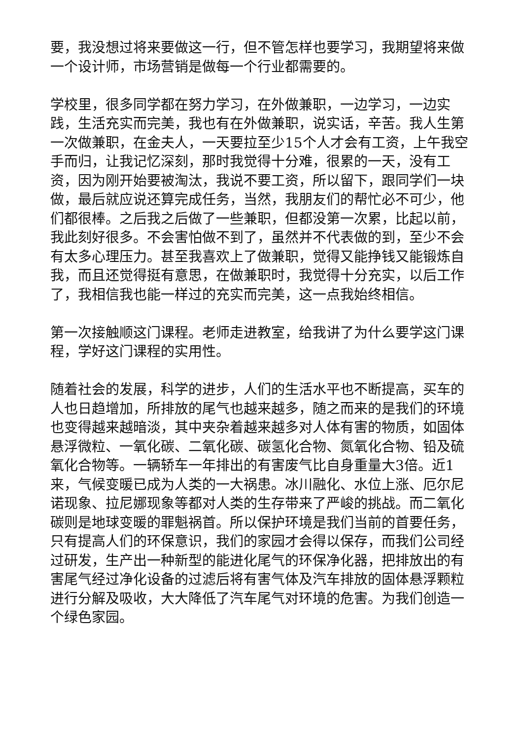要，我没想过将来要做这一行，但不管怎样也要学习，我期望将来做一个设计师，市场营销是做每一个行业都需要的。
学校里，很多同学都在努力学习，在外做兼职，一边学习，一边实践，生活充实而完美，我也有在外做兼职，说实话，辛苦。我人生第一次做兼职，在金夫人，一天要拉至少15个人才会有工资，上午我空手而归，让我记忆深刻，那时我觉得十分难，很累的一天，没有工资，因为刚开始要被淘汰，我说不要工资，所以留下，跟同学们一块做，最后就应说还算完成任务，当然，我朋友们的帮忙必不可少，他们都很棒。之后我之后做了一些兼职，但都没第一次累，比起以前，我此刻好很多。不会害怕做不到了，虽然并不代表做的到，至少不会有太多心理压力。甚至我喜欢上了做兼职，觉得又能挣钱又能锻炼自我，而且还觉得挺有意思，在做兼职时，我觉得十分充实，以后工作了，我相信我也能一样过的充实而完美，这一点我始终相信。
第一次接触顺这门课程。老师走进教室，给我讲了为什么要学这门课程，学好这门课程的实用性。
随着社会的发展，科学的进步，人们的生活水平也不断提高，买车的人也日趋增加，所排放的尾气也越来越多，随之而来的是我们的环境也变得越来越暗淡，其中夹杂着越来越多对人体有害的物质，如固体悬浮微粒、一氧化碳、二氧化碳、碳氢化合物、氮氧化合物、铅及硫氧化合物等。一辆轿车一年排出的有害废气比自身重量大3倍。近1来，气候变暖已成为人类的一大祸患。冰川融化、水位上涨、厄尔尼诺现象、拉尼娜现象等都对人类的生存带来了严峻的挑战。而二氧化碳则是地球变暖的罪魁祸首。所以保护环境是我们当前的首要任务，只有提高人们的环保意识，我们的家园才会得以保存，而我们公司经过研发，生产出一种新型的能进化尾气的环保净化器，把排放出的有害尾气经过净化设备的过滤后将有害气体及汽车排放的固体悬浮颗粒进行分解及吸收，大大降低了汽车尾气对环境的危害。为我们创造一个绿色家园。